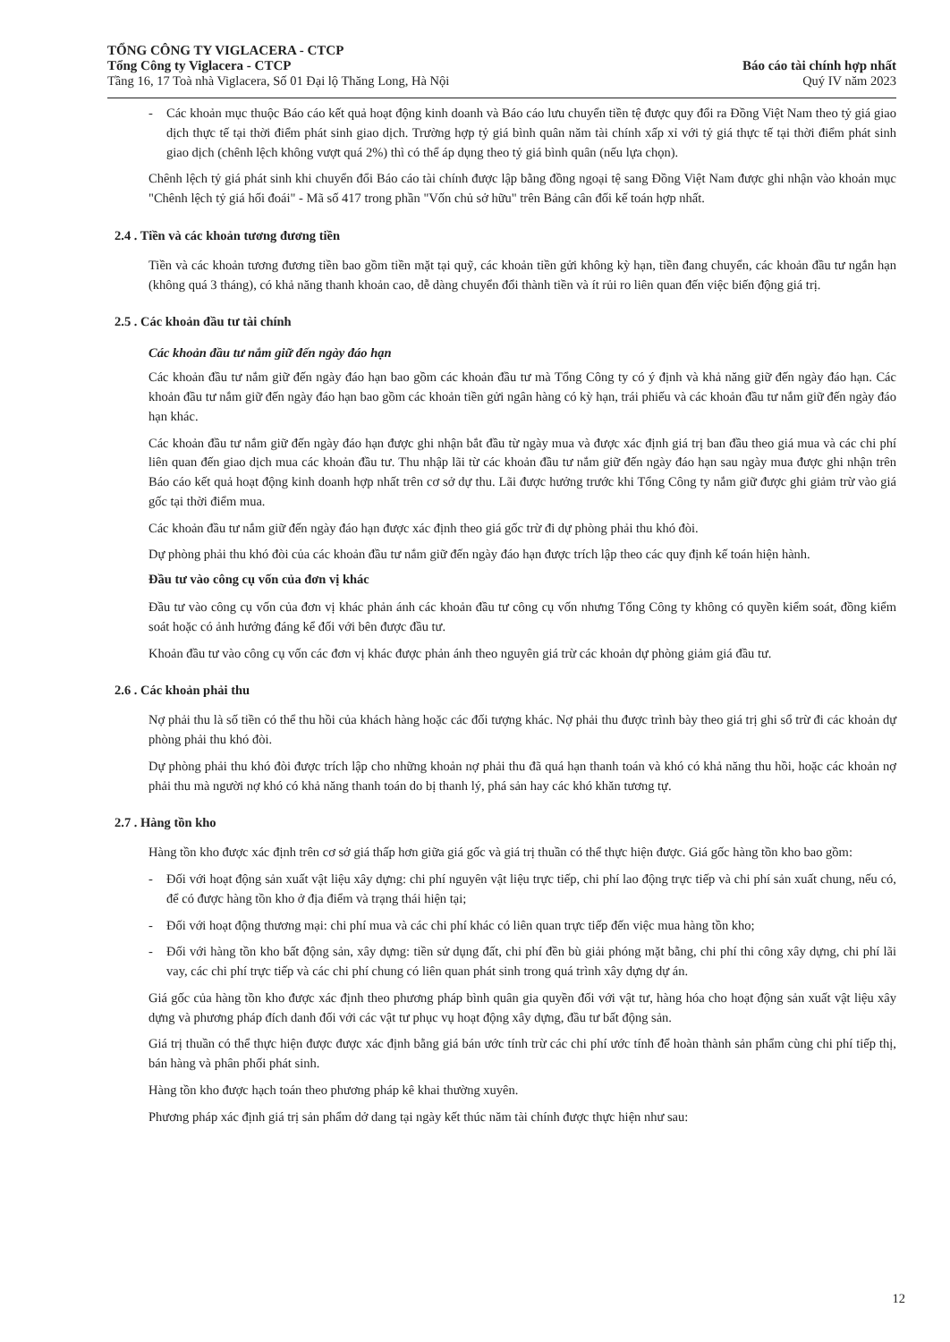TỔNG CÔNG TY VIGLACERA - CTCP
Tổng Công ty Viglacera - CTCP
Tầng 16, 17 Toà nhà Viglacera, Số 01 Đại lộ Thăng Long, Hà Nội
Báo cáo tài chính hợp nhất
Quý IV năm 2023
- Các khoản mục thuộc Báo cáo kết quả hoạt động kinh doanh và Báo cáo lưu chuyển tiền tệ được quy đổi ra Đồng Việt Nam theo tỷ giá giao dịch thực tế tại thời điểm phát sinh giao dịch. Trường hợp tỷ giá bình quân năm tài chính xấp xỉ với tỷ giá thực tế tại thời điểm phát sinh giao dịch (chênh lệch không vượt quá 2%) thì có thể áp dụng theo tỷ giá bình quân (nếu lựa chọn).
Chênh lệch tỷ giá phát sinh khi chuyển đổi Báo cáo tài chính được lập bằng đồng ngoại tệ sang Đồng Việt Nam được ghi nhận vào khoản mục "Chênh lệch tỷ giá hối đoái" - Mã số 417 trong phần "Vốn chủ sở hữu" trên Bảng cân đối kế toán hợp nhất.
2.4 . Tiền và các khoản tương đương tiền
Tiền và các khoản tương đương tiền bao gồm tiền mặt tại quỹ, các khoản tiền gửi không kỳ hạn, tiền đang chuyển, các khoản đầu tư ngắn hạn (không quá 3 tháng), có khả năng thanh khoản cao, dễ dàng chuyển đổi thành tiền và ít rủi ro liên quan đến việc biến động giá trị.
2.5 . Các khoản đầu tư tài chính
Các khoản đầu tư nắm giữ đến ngày đáo hạn
Các khoản đầu tư nắm giữ đến ngày đáo hạn bao gồm các khoản đầu tư mà Tổng Công ty có ý định và khả năng giữ đến ngày đáo hạn. Các khoản đầu tư nắm giữ đến ngày đáo hạn bao gồm các khoản tiền gửi ngân hàng có kỳ hạn, trái phiếu và các khoản đầu tư nắm giữ đến ngày đáo hạn khác.
Các khoản đầu tư nắm giữ đến ngày đáo hạn được ghi nhận bắt đầu từ ngày mua và được xác định giá trị ban đầu theo giá mua và các chi phí liên quan đến giao dịch mua các khoản đầu tư. Thu nhập lãi từ các khoản đầu tư nắm giữ đến ngày đáo hạn sau ngày mua được ghi nhận trên Báo cáo kết quả hoạt động kinh doanh hợp nhất trên cơ sở dự thu. Lãi được hưởng trước khi Tổng Công ty nắm giữ được ghi giảm trừ vào giá gốc tại thời điểm mua.
Các khoản đầu tư nắm giữ đến ngày đáo hạn được xác định theo giá gốc trừ đi dự phòng phải thu khó đòi.
Dự phòng phải thu khó đòi của các khoản đầu tư nắm giữ đến ngày đáo hạn được trích lập theo các quy định kế toán hiện hành.
Đầu tư vào công cụ vốn của đơn vị khác
Đầu tư vào công cụ vốn của đơn vị khác phản ánh các khoản đầu tư công cụ vốn nhưng Tổng Công ty không có quyền kiểm soát, đồng kiểm soát hoặc có ảnh hưởng đáng kể đối với bên được đầu tư.
Khoản đầu tư vào công cụ vốn các đơn vị khác được phản ánh theo nguyên giá trừ các khoản dự phòng giảm giá đầu tư.
2.6 . Các khoản phải thu
Nợ phải thu là số tiền có thể thu hồi của khách hàng hoặc các đối tượng khác. Nợ phải thu được trình bày theo giá trị ghi sổ trừ đi các khoản dự phòng phải thu khó đòi.
Dự phòng phải thu khó đòi được trích lập cho những khoản nợ phải thu đã quá hạn thanh toán và khó có khả năng thu hồi, hoặc các khoản nợ phải thu mà người nợ khó có khả năng thanh toán do bị thanh lý, phá sản hay các khó khăn tương tự.
2.7 . Hàng tồn kho
Hàng tồn kho được xác định trên cơ sở giá thấp hơn giữa giá gốc và giá trị thuần có thể thực hiện được. Giá gốc hàng tồn kho bao gồm:
- Đối với hoạt động sản xuất vật liệu xây dựng: chi phí nguyên vật liệu trực tiếp, chi phí lao động trực tiếp và chi phí sản xuất chung, nếu có, để có được hàng tồn kho ở địa điểm và trạng thái hiện tại;
- Đối với hoạt động thương mại: chi phí mua và các chi phí khác có liên quan trực tiếp đến việc mua hàng tồn kho;
- Đối với hàng tồn kho bất động sản, xây dựng: tiền sử dụng đất, chi phí đền bù giải phóng mặt bằng, chi phí thi công xây dựng, chi phí lãi vay, các chi phí trực tiếp và các chi phí chung có liên quan phát sinh trong quá trình xây dựng dự án.
Giá gốc của hàng tồn kho được xác định theo phương pháp bình quân gia quyền đối với vật tư, hàng hóa cho hoạt động sản xuất vật liệu xây dựng và phương pháp đích danh đối với các vật tư phục vụ hoạt động xây dựng, đầu tư bất động sản.
Giá trị thuần có thể thực hiện được được xác định bằng giá bán ước tính trừ các chi phí ước tính để hoàn thành sản phẩm cùng chi phí tiếp thị, bán hàng và phân phối phát sinh.
Hàng tồn kho được hạch toán theo phương pháp kê khai thường xuyên.
Phương pháp xác định giá trị sản phẩm dở dang tại ngày kết thúc năm tài chính được thực hiện như sau:
12